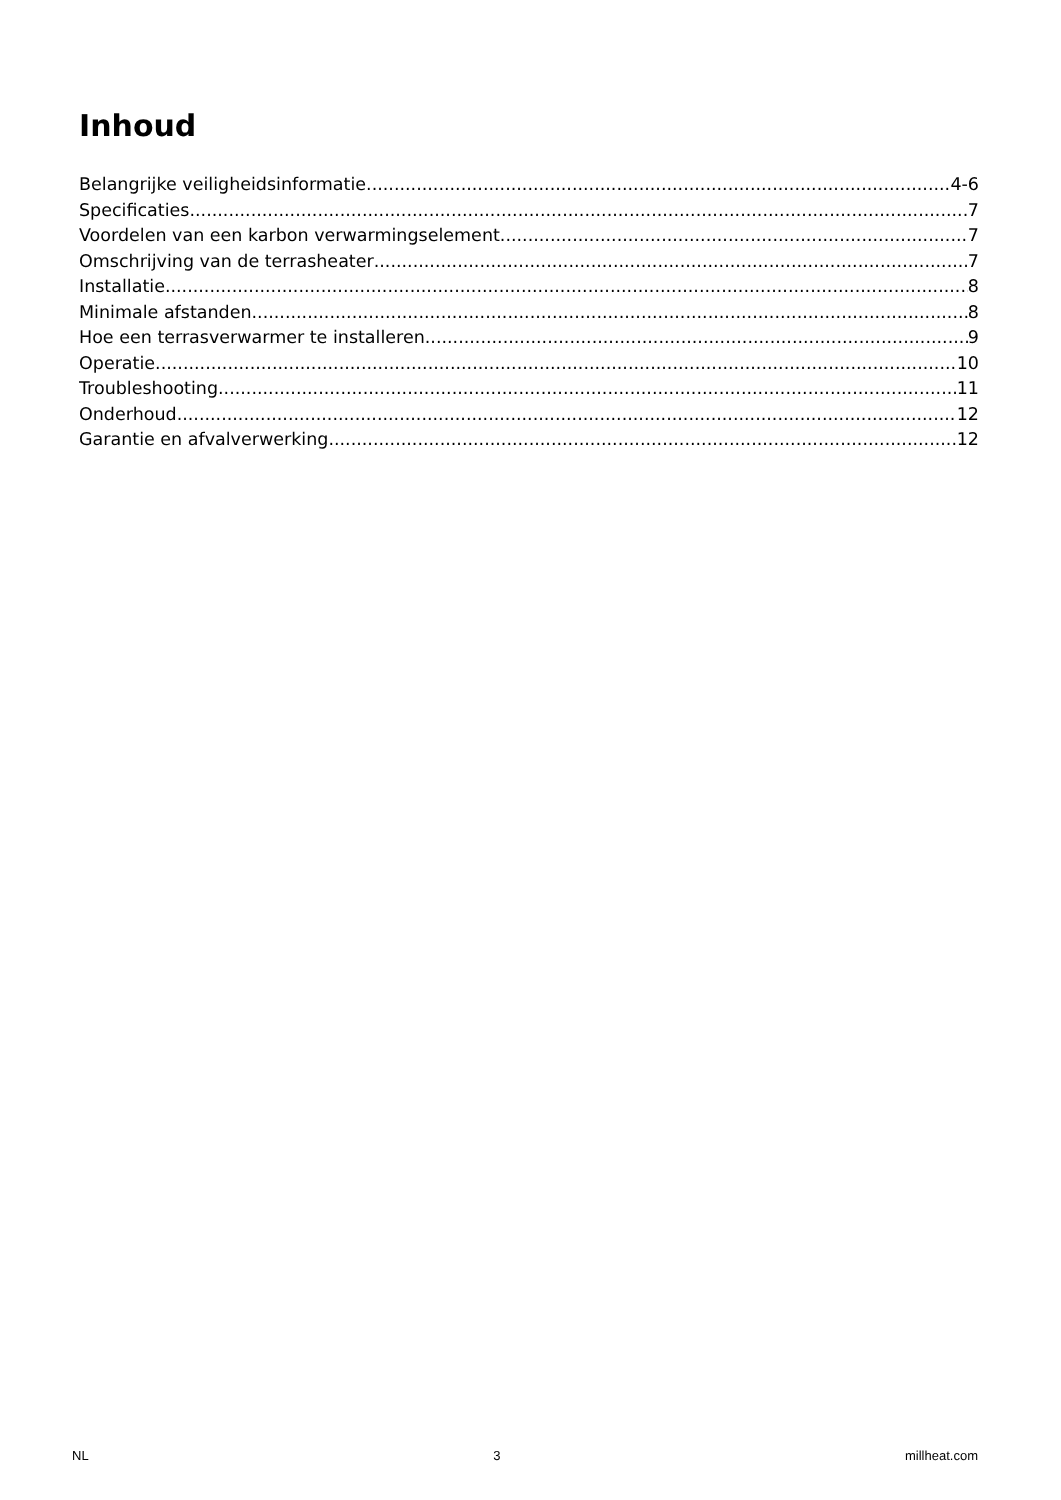Inhoud
Belangrijke veiligheidsinformatie 4-6
Specificaties 7
Voordelen van een karbon verwarmingselement 7
Omschrijving van de terrasheater 7
Installatie 8
Minimale afstanden 8
Hoe een terrasverwarmer te installeren 9
Operatie 10
Troubleshooting 11
Onderhoud 12
Garantie en afvalverwerking 12
NL 3 millheat.com